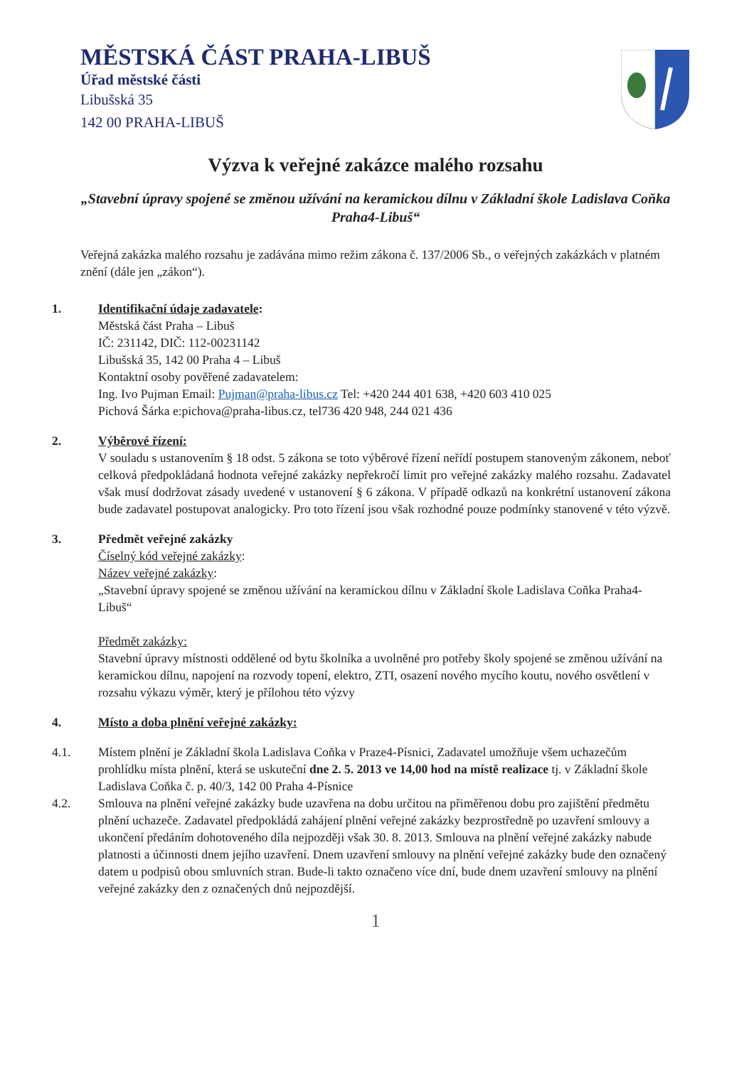MĚSTSKÁ ČÁST PRAHA-LIBUŠ
Úřad městské části
Libušská 35
142 00 PRAHA-LIBUŠ
Výzva k veřejné zakázce malého rozsahu
„Stavební úpravy spojené se změnou užívání na keramickou dílnu v Základní škole Ladislava Coňka Praha4-Libuš“
Veřejná zakázka malého rozsahu je zadávána mimo režim zákona č. 137/2006 Sb., o veřejných zakázkách v platném znění (dále jen „zákon“).
1. Identifikační údaje zadavatele:
Městská část Praha – Libuš
IČ: 231142, DIČ: 112-00231142
Libušská 35, 142 00 Praha 4 – Libuš
Kontaktní osoby pověřené zadavatelem:
Ing. Ivo Pujman Email: Pujman@praha-libus.cz Tel: +420 244 401 638, +420 603 410 025
Pichová Šárka e:pichova@praha-libus.cz, tel736 420 948, 244 021 436
2. Výběrové řízení:
V souladu s ustanovením § 18 odst. 5 zákona se toto výběrové řízení neřídí postupem stanoveným zákonem, neboť celková předpokládaná hodnota veřejné zakázky nepřekročí limit pro veřejné zakázky malého rozsahu. Zadavatel však musí dodržovat zásady uvedené v ustanovení § 6 zákona. V případě odkazů na konkrétní ustanovení zákona bude zadavatel postupovat analogicky. Pro toto řízení jsou však rozhodné pouze podmínky stanovené v této výzvě.
3. Předmět veřejné zakázky
Číselný kód veřejné zakázky:
Název veřejné zakázky:
„Stavební úpravy spojené se změnou užívání na keramickou dílnu v Základní škole Ladislava Coňka Praha4-Libuš“
Předmět zakázky:
Stavební úpravy místnosti oddělené od bytu školníka a uvolněné pro potřeby školy spojené se změnou užívání na keramickou dílnu, napojení na rozvody topení, elektro, ZTI, osazení nového mycího koutu, nového osvětlení v rozsahu výkazu výměr, který je přílohou této výzvy
4. Místo a doba plnění veřejné zakázky:
4.1. Místem plnění je Základní škola Ladislava Coňka v Praze4-Písnici, Zadavatel umožňuje všem uchazečům prohlídku místa plnění, která se uskuteční dne 2. 5. 2013 ve 14,00 hod na místě realizace tj. v Základní škole Ladislava Coňka č. p. 40/3, 142 00 Praha 4-Písnice
4.2. Smlouva na plnění veřejné zakázky bude uzavřena na dobu určitou na přiměřenou dobu pro zajištění předmětu plnění uchazeče. Zadavatel předpokládá zahájení plnění veřejné zakázky bezprostředně po uzavření smlouvy a ukončení předáním dohotoveného díla nejpozději však 30. 8. 2013. Smlouva na plnění veřejné zakázky nabude platnosti a účinnosti dnem jejího uzavření. Dnem uzavření smlouvy na plnění veřejné zakázky bude den označený datem u podpisů obou smluvních stran. Bude-li takto označeno více dní, bude dnem uzavření smlouvy na plnění veřejné zakázky den z označených dnů nejpozdější.
1